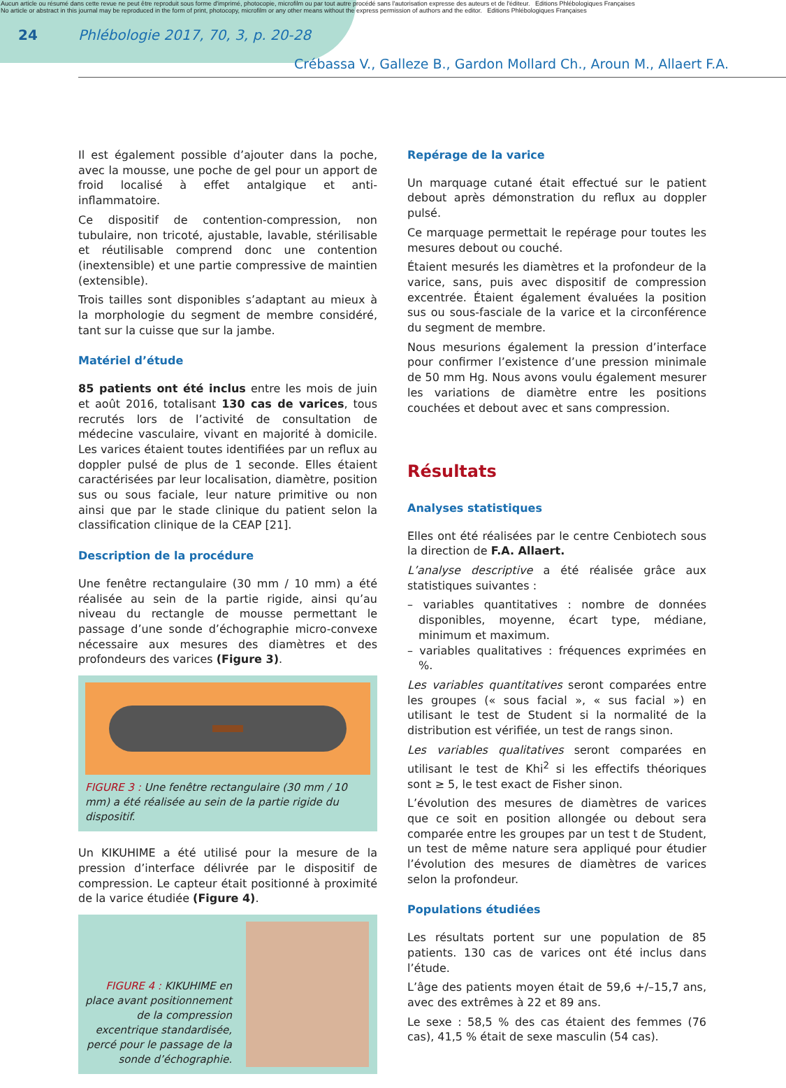Aucun article ou résumé dans cette revue ne peut être reproduit sous forme d'imprimé, photocopie, microfilm ou par tout autre procédé sans l'autorisation expresse des auteurs et de l'éditeur. Editions Phlébologiques Françaises
No article or abstract in this journal may be reproduced in the form of print, photocopy, microfilm or any other means without the express permission of authors and the editor. Editions Phlébologiques Françaises
24 Phlébologie 2017, 70, 3, p. 20-28
Crébassa V., Galleze B., Gardon Mollard Ch., Aroun M., Allaert F.A.
Il est également possible d’ajouter dans la poche, avec la mousse, une poche de gel pour un apport de froid localisé à effet antalgique et anti-inflammatoire.
Ce dispositif de contention-compression, non tubulaire, non tricoté, ajustable, lavable, stérilisable et réutilisable comprend donc une contention (inextensible) et une partie compressive de maintien (extensible).
Trois tailles sont disponibles s’adaptant au mieux à la morphologie du segment de membre considéré, tant sur la cuisse que sur la jambe.
Matériel d’étude
85 patients ont été inclus entre les mois de juin et août 2016, totalisant 130 cas de varices, tous recrutés lors de l’activité de consultation de médecine vasculaire, vivant en majorité à domicile. Les varices étaient toutes identifiées par un reflux au doppler pulsé de plus de 1 seconde. Elles étaient caractérisées par leur localisation, diamètre, position sus ou sous faciale, leur nature primitive ou non ainsi que par le stade clinique du patient selon la classification clinique de la CEAP [21].
Description de la procédure
Une fenêtre rectangulaire (30 mm / 10 mm) a été réalisée au sein de la partie rigide, ainsi qu’au niveau du rectangle de mousse permettant le passage d’une sonde d’échographie micro-convexe nécessaire aux mesures des diamètres et des profondeurs des varices (Figure 3).
FIGURE 3 : Une fenêtre rectangulaire (30 mm / 10 mm) a été réalisée au sein de la partie rigide du dispositif.
Un KIKUHIME a été utilisé pour la mesure de la pression d’interface délivrée par le dispositif de compression. Le capteur était positionné à proximité de la varice étudiée (Figure 4).
FIGURE 4 : KIKUHIME en place avant positionnement de la compression excentrique standardisée, percé pour le passage de la sonde d’échographie.
Repérage de la varice
Un marquage cutané était effectué sur le patient debout après démonstration du reflux au doppler pulsé.
Ce marquage permettait le repérage pour toutes les mesures debout ou couché.
Étaient mesurés les diamètres et la profondeur de la varice, sans, puis avec dispositif de compression excentrée. Étaient également évaluées la position sus ou sous-fasciale de la varice et la circonférence du segment de membre.
Nous mesurions également la pression d’interface pour confirmer l’existence d’une pression minimale de 50 mm Hg. Nous avons voulu également mesurer les variations de diamètre entre les positions couchées et debout avec et sans compression.
Résultats
Analyses statistiques
Elles ont été réalisées par le centre Cenbiotech sous la direction de F.A. Allaert.
L’analyse descriptive a été réalisée grâce aux statistiques suivantes :
– variables quantitatives : nombre de données disponibles, moyenne, écart type, médiane, minimum et maximum.
– variables qualitatives : fréquences exprimées en %.
Les variables quantitatives seront comparées entre les groupes (« sous facial », « sus facial ») en utilisant le test de Student si la normalité de la distribution est vérifiée, un test de rangs sinon.
Les variables qualitatives seront comparées en utilisant le test de Khi<sup>2</sup> si les effectifs théoriques sont ≥ 5, le test exact de Fisher sinon.
L’évolution des mesures de diamètres de varices que ce soit en position allongée ou debout sera comparée entre les groupes par un test t de Student, un test de même nature sera appliqué pour étudier l’évolution des mesures de diamètres de varices selon la profondeur.
Populations étudiées
Les résultats portent sur une population de 85 patients. 130 cas de varices ont été inclus dans l’étude.
L’âge des patients moyen était de 59,6 +/–15,7 ans, avec des extrêmes à 22 et 89 ans.
Le sexe : 58,5 % des cas étaient des femmes (76 cas), 41,5 % était de sexe masculin (54 cas).